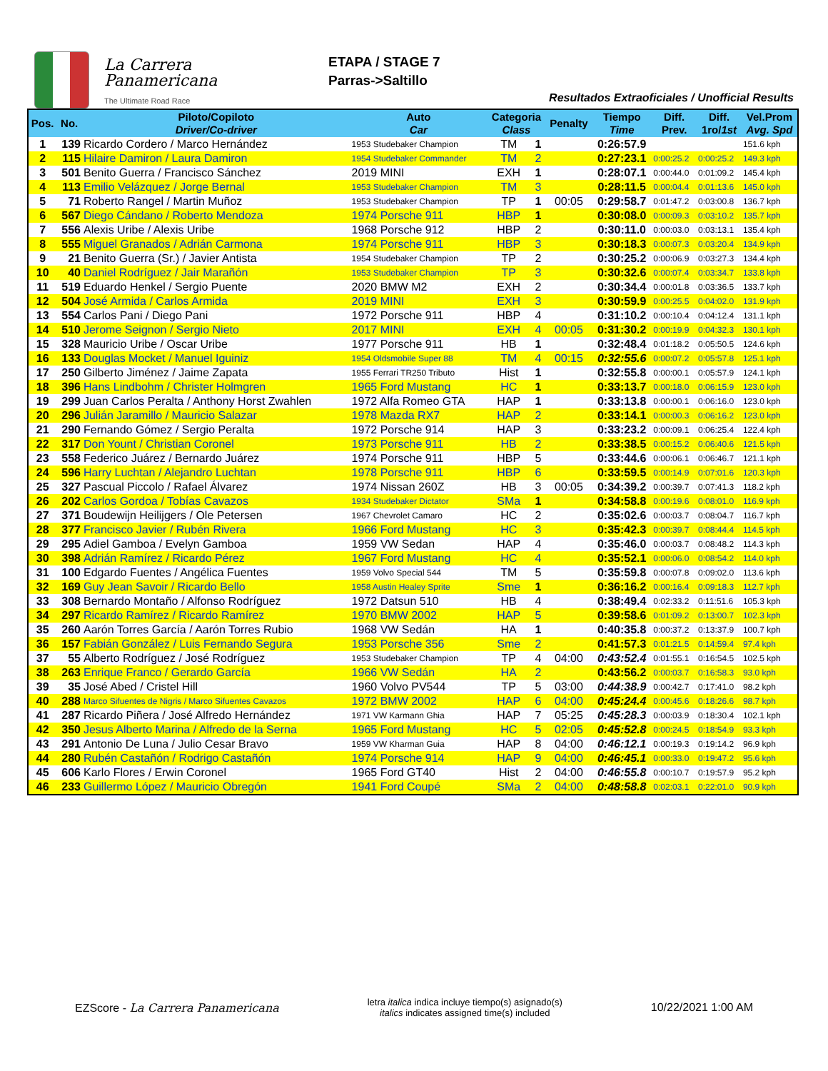La Carrera
Panamericana
The Ultimate Road Race
ETAPA / STAGE 7
Parras->Saltillo
Resultados Extraoficiales / Unofficial Results
| Pos. | No. | Piloto/Copiloto Driver/Co-driver | Auto Car | Categoria Class | | Penalty | Tiempo Time | Diff. Prev. | Diff. 1ro/ 1st | Vel.Prom Avg. Spd |
| --- | --- | --- | --- | --- | --- | --- | --- | --- | --- | --- |
| 1 | 139 | Ricardo Cordero / Marco Hernández | 1953 Studebaker Champion | TM | 1 | | 0:26:57.9 | | | 151.6 kph |
| 2 | 115 | Hilaire Damiron / Laura Damiron | 1954 Studebaker Commander | TM | 2 | | 0:27:23.1 | 0:00:25.2 | 0:00:25.2 | 149.3 kph |
| 3 | 501 | Benito Guerra / Francisco Sánchez | 2019 MINI | EXH | 1 | | 0:28:07.1 | 0:00:44.0 | 0:01:09.2 | 145.4 kph |
| 4 | 113 | Emilio Velázquez / Jorge Bernal | 1953 Studebaker Champion | TM | 3 | | 0:28:11.5 | 0:00:04.4 | 0:01:13.6 | 145.0 kph |
| 5 | 71 | Roberto Rangel / Martin Muñoz | 1953 Studebaker Champion | TP | 1 | 00:05 | 0:29:58.7 | 0:01:47.2 | 0:03:00.8 | 136.7 kph |
| 6 | 567 | Diego Cándano / Roberto Mendoza | 1974 Porsche 911 | HBP | 1 | | 0:30:08.0 | 0:00:09.3 | 0:03:10.2 | 135.7 kph |
| 7 | 556 | Alexis Uribe / Alexis Uribe | 1968 Porsche 912 | HBP | 2 | | 0:30:11.0 | 0:00:03.0 | 0:03:13.1 | 135.4 kph |
| 8 | 555 | Miguel Granados / Adrián Carmona | 1974 Porsche 911 | HBP | 3 | | 0:30:18.3 | 0:00:07.3 | 0:03:20.4 | 134.9 kph |
| 9 | 21 | Benito Guerra (Sr.) / Javier Antista | 1954 Studebaker Champion | TP | 2 | | 0:30:25.2 | 0:00:06.9 | 0:03:27.3 | 134.4 kph |
| 10 | 40 | Daniel Rodríguez / Jair Marañón | 1953 Studebaker Champion | TP | 3 | | 0:30:32.6 | 0:00:07.4 | 0:03:34.7 | 133.8 kph |
| 11 | 519 | Eduardo Henkel / Sergio Puente | 2020 BMW M2 | EXH | 2 | | 0:30:34.4 | 0:00:01.8 | 0:03:36.5 | 133.7 kph |
| 12 | 504 | José Armida / Carlos Armida | 2019 MINI | EXH | 3 | | 0:30:59.9 | 0:00:25.5 | 0:04:02.0 | 131.9 kph |
| 13 | 554 | Carlos Pani / Diego Pani | 1972 Porsche 911 | HBP | 4 | | 0:31:10.2 | 0:00:10.4 | 0:04:12.4 | 131.1 kph |
| 14 | 510 | Jerome Seignon / Sergio Nieto | 2017 MINI | EXH | 4 | 00:05 | 0:31:30.2 | 0:00:19.9 | 0:04:32.3 | 130.1 kph |
| 15 | 328 | Mauricio Uribe / Oscar Uribe | 1977 Porsche 911 | HB | 1 | | 0:32:48.4 | 0:01:18.2 | 0:05:50.5 | 124.6 kph |
| 16 | 133 | Douglas Mocket / Manuel Iguiniz | 1954 Oldsmobile Super 88 | TM | 4 | 00:15 | 0:32:55.6 | 0:00:07.2 | 0:05:57.8 | 125.1 kph |
| 17 | 250 | Gilberto Jiménez / Jaime Zapata | 1955 Ferrari TR250 Tributo | Hist | 1 | | 0:32:55.8 | 0:00:00.1 | 0:05:57.9 | 124.1 kph |
| 18 | 396 | Hans Lindbohm / Christer Holmgren | 1965 Ford Mustang | HC | 1 | | 0:33:13.7 | 0:00:18.0 | 0:06:15.9 | 123.0 kph |
| 19 | 299 | Juan Carlos Peralta / Anthony Horst Zwahlen | 1972 Alfa Romeo GTA | HAP | 1 | | 0:33:13.8 | 0:00:00.1 | 0:06:16.0 | 123.0 kph |
| 20 | 296 | Julián Jaramillo / Mauricio Salazar | 1978 Mazda RX7 | HAP | 2 | | 0:33:14.1 | 0:00:00.3 | 0:06:16.2 | 123.0 kph |
| 21 | 290 | Fernando Gómez / Sergio Peralta | 1972 Porsche 914 | HAP | 3 | | 0:33:23.2 | 0:00:09.1 | 0:06:25.4 | 122.4 kph |
| 22 | 317 | Don Yount / Christian Coronel | 1973 Porsche 911 | HB | 2 | | 0:33:38.5 | 0:00:15.2 | 0:06:40.6 | 121.5 kph |
| 23 | 558 | Federico Juárez / Bernardo Juárez | 1974 Porsche 911 | HBP | 5 | | 0:33:44.6 | 0:00:06.1 | 0:06:46.7 | 121.1 kph |
| 24 | 596 | Harry Luchtan / Alejandro Luchtan | 1978 Porsche 911 | HBP | 6 | | 0:33:59.5 | 0:00:14.9 | 0:07:01.6 | 120.3 kph |
| 25 | 327 | Pascual Piccolo / Rafael Álvarez | 1974 Nissan 260Z | HB | 3 | 00:05 | 0:34:39.2 | 0:00:39.7 | 0:07:41.3 | 118.2 kph |
| 26 | 202 | Carlos Gordoa / Tobías Cavazos | 1934 Studebaker Dictator | SMa | 1 | | 0:34:58.8 | 0:00:19.6 | 0:08:01.0 | 116.9 kph |
| 27 | 371 | Boudewijn Heilijgers / Ole Petersen | 1967 Chevrolet Camaro | HC | 2 | | 0:35:02.6 | 0:00:03.7 | 0:08:04.7 | 116.7 kph |
| 28 | 377 | Francisco Javier / Rubén Rivera | 1966 Ford Mustang | HC | 3 | | 0:35:42.3 | 0:00:39.7 | 0:08:44.4 | 114.5 kph |
| 29 | 295 | Adiel Gamboa / Evelyn Gamboa | 1959 VW Sedan | HAP | 4 | | 0:35:46.0 | 0:00:03.7 | 0:08:48.2 | 114.3 kph |
| 30 | 398 | Adrián Ramírez / Ricardo Pérez | 1967 Ford Mustang | HC | 4 | | 0:35:52.1 | 0:00:06.0 | 0:08:54.2 | 114.0 kph |
| 31 | 100 | Edgardo Fuentes / Angélica Fuentes | 1959 Volvo Special 544 | TM | 5 | | 0:35:59.8 | 0:00:07.8 | 0:09:02.0 | 113.6 kph |
| 32 | 169 | Guy Jean Savoir / Ricardo Bello | 1958 Austin Healey Sprite | Sme | 1 | | 0:36:16.2 | 0:00:16.4 | 0:09:18.3 | 112.7 kph |
| 33 | 308 | Bernardo Montaño / Alfonso Rodríguez | 1972 Datsun 510 | HB | 4 | | 0:38:49.4 | 0:02:33.2 | 0:11:51.6 | 105.3 kph |
| 34 | 297 | Ricardo Ramírez / Ricardo Ramírez | 1970 BMW 2002 | HAP | 5 | | 0:39:58.6 | 0:01:09.2 | 0:13:00.7 | 102.3 kph |
| 35 | 260 | Aarón Torres García / Aarón Torres Rubio | 1968 VW Sedán | HA | 1 | | 0:40:35.8 | 0:00:37.2 | 0:13:37.9 | 100.7 kph |
| 36 | 157 | Fabián González / Luis Fernando Segura | 1953 Porsche 356 | Sme | 2 | | 0:41:57.3 | 0:01:21.5 | 0:14:59.4 | 97.4 kph |
| 37 | 55 | Alberto Rodríguez / José Rodríguez | 1953 Studebaker Champion | TP | 4 | 04:00 | 0:43:52.4 | 0:01:55.1 | 0:16:54.5 | 102.5 kph |
| 38 | 263 | Enrique Franco / Gerardo García | 1966 VW Sedán | HA | 2 | | 0:43:56.2 | 0:00:03.7 | 0:16:58.3 | 93.0 kph |
| 39 | 35 | José Abed / Cristel Hill | 1960 Volvo PV544 | TP | 5 | 03:00 | 0:44:38.9 | 0:00:42.7 | 0:17:41.0 | 98.2 kph |
| 40 | 288 | Marco Sifuentes de Nigris / Marco Sifuentes Cavazos | 1972 BMW 2002 | HAP | 6 | 04:00 | 0:45:24.4 | 0:00:45.6 | 0:18:26.6 | 98.7 kph |
| 41 | 287 | Ricardo Piñera / José Alfredo Hernández | 1971 VW Karmann Ghia | HAP | 7 | 05:25 | 0:45:28.3 | 0:00:03.9 | 0:18:30.4 | 102.1 kph |
| 42 | 350 | Jesus Alberto Marina / Alfredo de la Serna | 1965 Ford Mustang | HC | 5 | 02:05 | 0:45:52.8 | 0:00:24.5 | 0:18:54.9 | 93.3 kph |
| 43 | 291 | Antonio De Luna / Julio Cesar Bravo | 1959 VW Kharman Guia | HAP | 8 | 04:00 | 0:46:12.1 | 0:00:19.3 | 0:19:14.2 | 96.9 kph |
| 44 | 280 | Rubén Castañón / Rodrigo Castañón | 1974 Porsche 914 | HAP | 9 | 04:00 | 0:46:45.1 | 0:00:33.0 | 0:19:47.2 | 95.6 kph |
| 45 | 606 | Karlo Flores / Erwin Coronel | 1965 Ford GT40 | Hist | 2 | 04:00 | 0:46:55.8 | 0:00:10.7 | 0:19:57.9 | 95.2 kph |
| 46 | 233 | Guillermo López / Mauricio Obregón | 1941 Ford Coupé | SMa | 2 | 04:00 | 0:48:58.8 | 0:02:03.1 | 0:22:01.0 | 90.9 kph |
EZScore - La Carrera Panamericana
letra italica indica incluye tiempo(s) asignado(s)
italics indicates assigned time(s) included
10/22/2021 1:00 AM